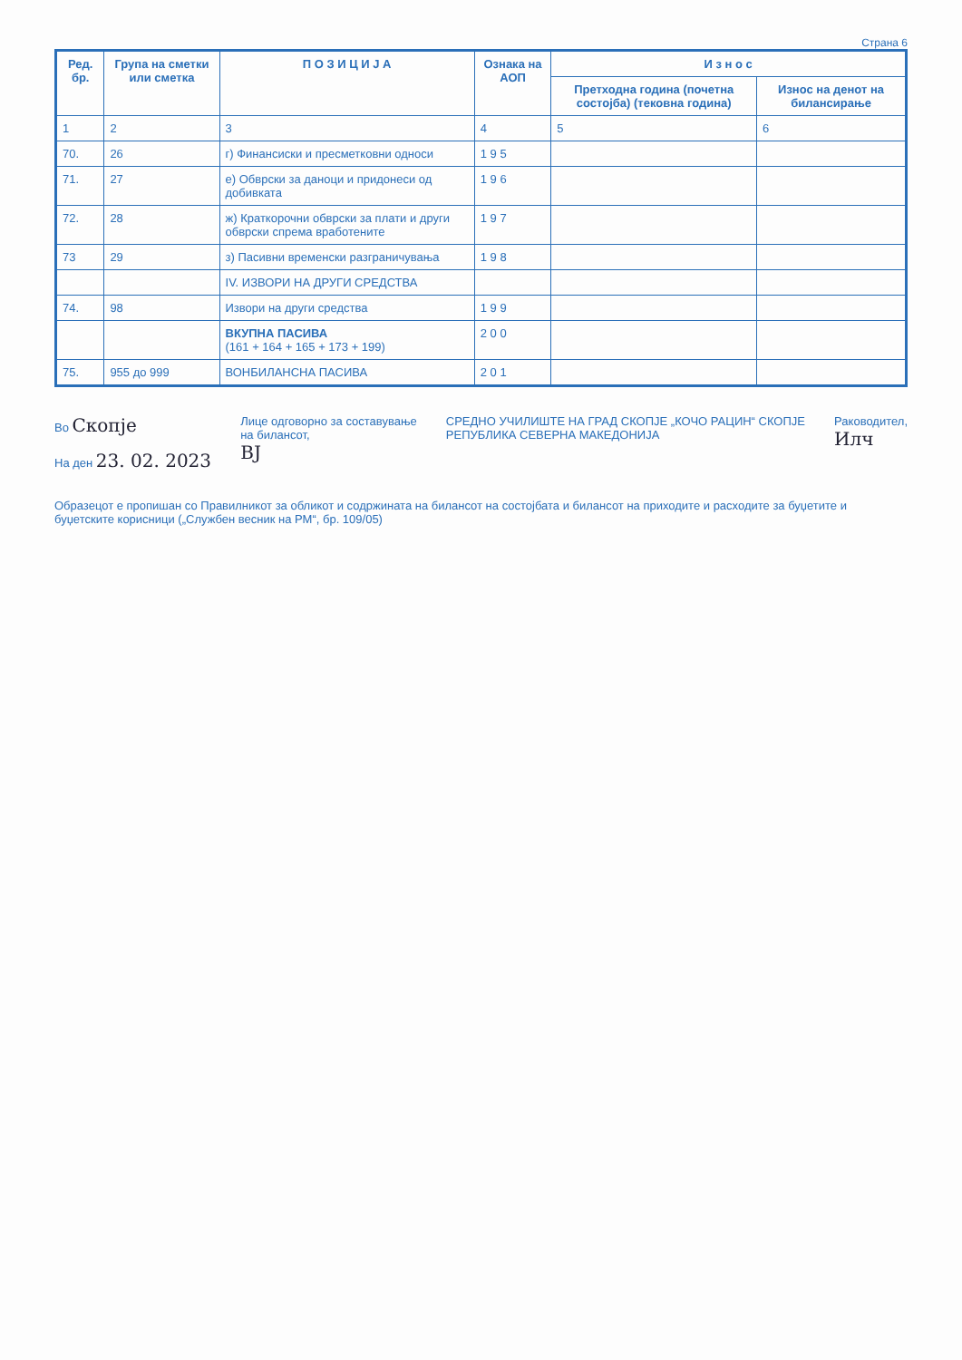Страна 6
| Ред. бр. | Група на сметки или сметка | П О З И Ц И Ј А | Ознака на АОП | И з н о с | |
| --- | --- | --- | --- | --- | --- |
| | | | | Претходна година (почетна состојба) (тековна година) | Износ на денот на билансирање |
| 1 | 2 | 3 | 4 | 5 | 6 |
| 70. | 26 | г) Финансиски и пресметковни односи | 1 9 5 | | |
| 71. | 27 | е) Обврски за даноци и придонеси од добивката | 1 9 6 | | |
| 72. | 28 | ж) Краткорочни обврски за плати и други обврски спрема вработените | 1 9 7 | | |
| 73 | 29 | з) Пасивни временски разграничувања | 1 9 8 | | |
| | | IV. ИЗВОРИ НА ДРУГИ СРЕДСТВА | | | |
| 74. | 98 | Извори на други средства | 1 9 9 | | |
| | | ВКУПНА ПАСИВА (161 + 164 + 165 + 173 + 199) | 2 0 0 | | |
| 75. | 955 до 999 | ВОНБИЛАНСНА ПАСИВА | 2 0 1 | | |
Во Скопје
На ден 23. 02. 2023
Лице одговорно за составување
на билансот,
ВЈ
СРЕДНО УЧИЛИШТЕ НА ГРАД СКОПЈЕ „КОЧО РАЦИН“ СКОПЈЕ
РЕПУБЛИКА СЕВЕРНА МАКЕДОНИЈА
Раководител,
Илч
Образецот е пропишан со Правилникот за обликот и содржината на билансот на состојбата и билансот на приходите и расходите за буџетите и буџетските корисници („Службен весник на РМ“, бр. 109/05)